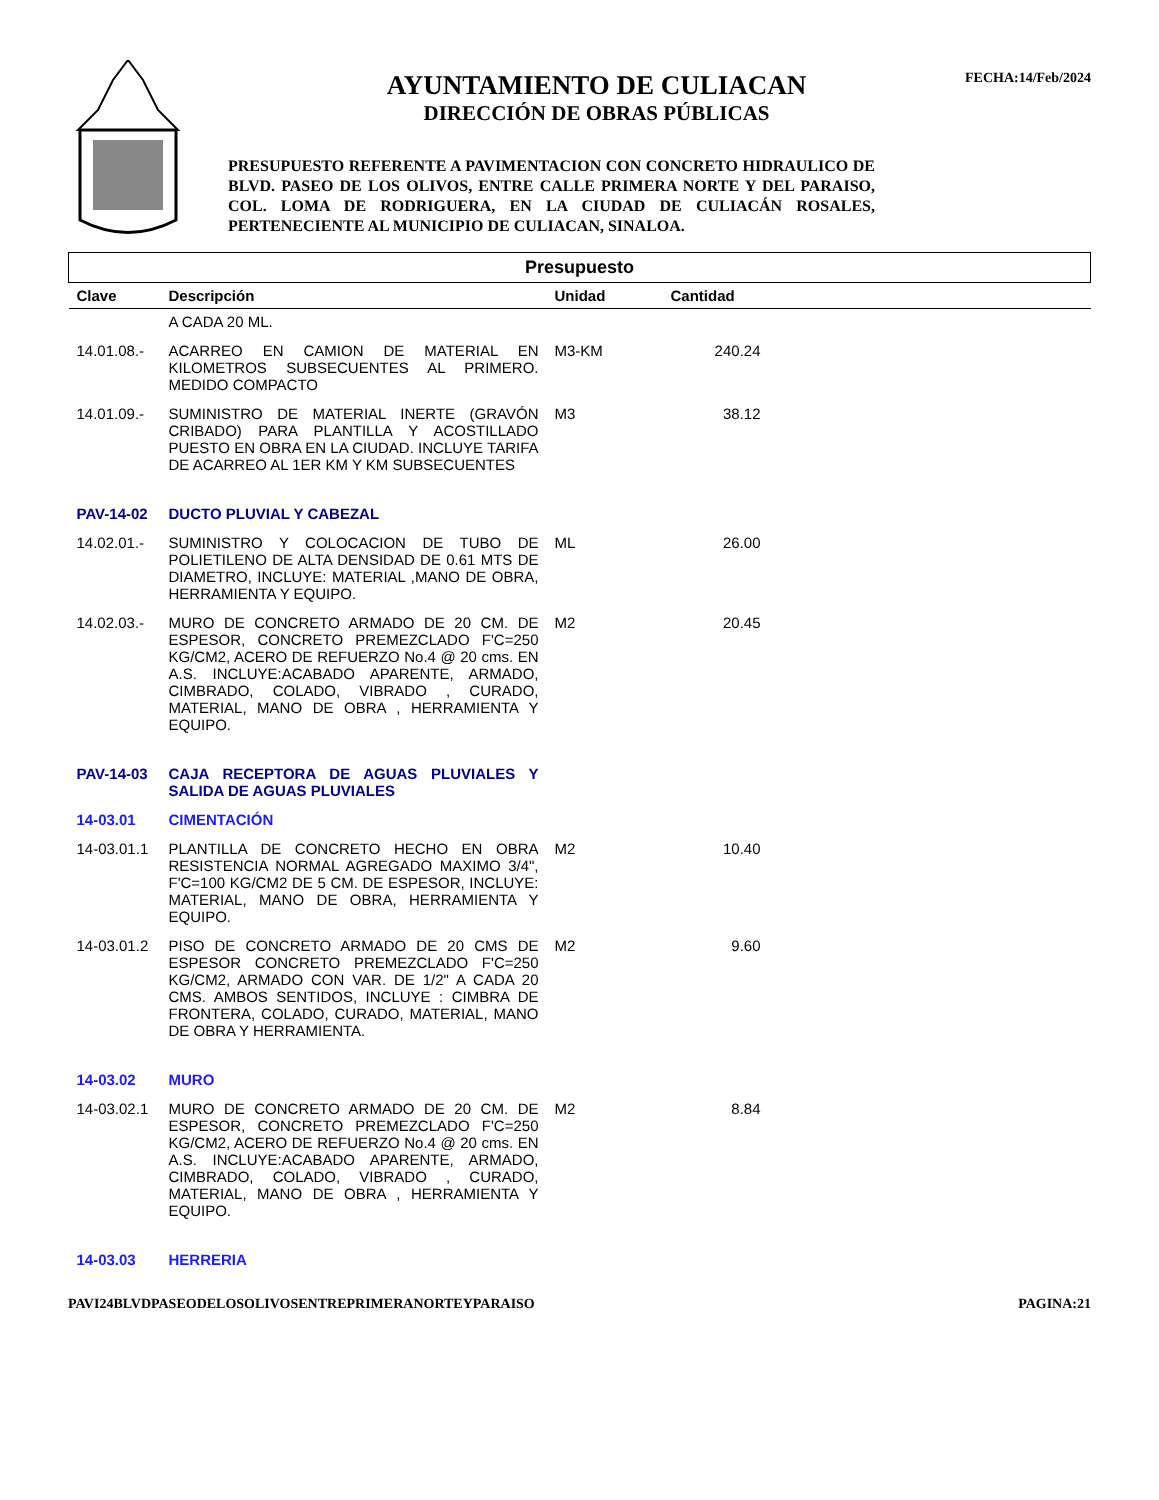AYUNTAMIENTO DE CULIACAN
DIRECCIÓN DE OBRAS PÚBLICAS
PRESUPUESTO REFERENTE A PAVIMENTACION CON CONCRETO HIDRAULICO DE BLVD. PASEO DE LOS OLIVOS, ENTRE CALLE PRIMERA NORTE Y DEL PARAISO, COL. LOMA DE RODRIGUERA, EN LA CIUDAD DE CULIACÁN ROSALES, PERTENECIENTE AL MUNICIPIO DE CULIACAN, SINALOA.
FECHA:14/Feb/2024
| Presupuesto | | | | |
| --- | --- | --- | --- | --- |
| Clave | Descripción | Unidad | Cantidad | |
| | A CADA 20 ML. | | | |
| 14.01.08.- | ACARREO EN CAMION DE MATERIAL EN KILOMETROS SUBSECUENTES AL PRIMERO. MEDIDO COMPACTO | M3-KM | 240.24 | |
| 14.01.09.- | SUMINISTRO DE MATERIAL INERTE (GRAVÓN CRIBADO) PARA PLANTILLA Y ACOSTILLADO PUESTO EN OBRA EN LA CIUDAD. INCLUYE TARIFA DE ACARREO AL 1ER KM Y KM SUBSECUENTES | M3 | 38.12 | |
| PAV-14-02 | DUCTO PLUVIAL Y CABEZAL | | | |
| 14.02.01.- | SUMINISTRO Y COLOCACION DE TUBO DE POLIETILENO DE ALTA DENSIDAD DE 0.61 MTS DE DIAMETRO, INCLUYE: MATERIAL ,MANO DE OBRA, HERRAMIENTA Y EQUIPO. | ML | 26.00 | |
| 14.02.03.- | MURO DE CONCRETO ARMADO DE 20 CM. DE ESPESOR, CONCRETO PREMEZCLADO F'C=250 KG/CM2, ACERO DE REFUERZO No.4 @ 20 cms. EN A.S. INCLUYE:ACABADO APARENTE, ARMADO, CIMBRADO, COLADO, VIBRADO , CURADO, MATERIAL, MANO DE OBRA , HERRAMIENTA Y EQUIPO. | M2 | 20.45 | |
| PAV-14-03 | CAJA RECEPTORA DE AGUAS PLUVIALES Y SALIDA DE AGUAS PLUVIALES | | | |
| 14-03.01 | CIMENTACIÓN | | | |
| 14-03.01.1 | PLANTILLA DE CONCRETO HECHO EN OBRA RESISTENCIA NORMAL AGREGADO MAXIMO 3/4", F'C=100 KG/CM2 DE 5 CM. DE ESPESOR, INCLUYE: MATERIAL, MANO DE OBRA, HERRAMIENTA Y EQUIPO. | M2 | 10.40 | |
| 14-03.01.2 | PISO DE CONCRETO ARMADO DE 20 CMS DE ESPESOR CONCRETO PREMEZCLADO F'C=250 KG/CM2, ARMADO CON VAR. DE 1/2" A CADA 20 CMS. AMBOS SENTIDOS, INCLUYE : CIMBRA DE FRONTERA, COLADO, CURADO, MATERIAL, MANO DE OBRA Y HERRAMIENTA. | M2 | 9.60 | |
| 14-03.02 | MURO | | | |
| 14-03.02.1 | MURO DE CONCRETO ARMADO DE 20 CM. DE ESPESOR, CONCRETO PREMEZCLADO F'C=250 KG/CM2, ACERO DE REFUERZO No.4 @ 20 cms. EN A.S. INCLUYE:ACABADO APARENTE, ARMADO, CIMBRADO, COLADO, VIBRADO , CURADO, MATERIAL, MANO DE OBRA , HERRAMIENTA Y EQUIPO. | M2 | 8.84 | |
| 14-03.03 | HERRERIA | | | |
PAVI24BLVDPASEODELOSOLIVOSENTREPRIMERANORTEYPARAISO PAGINA:21